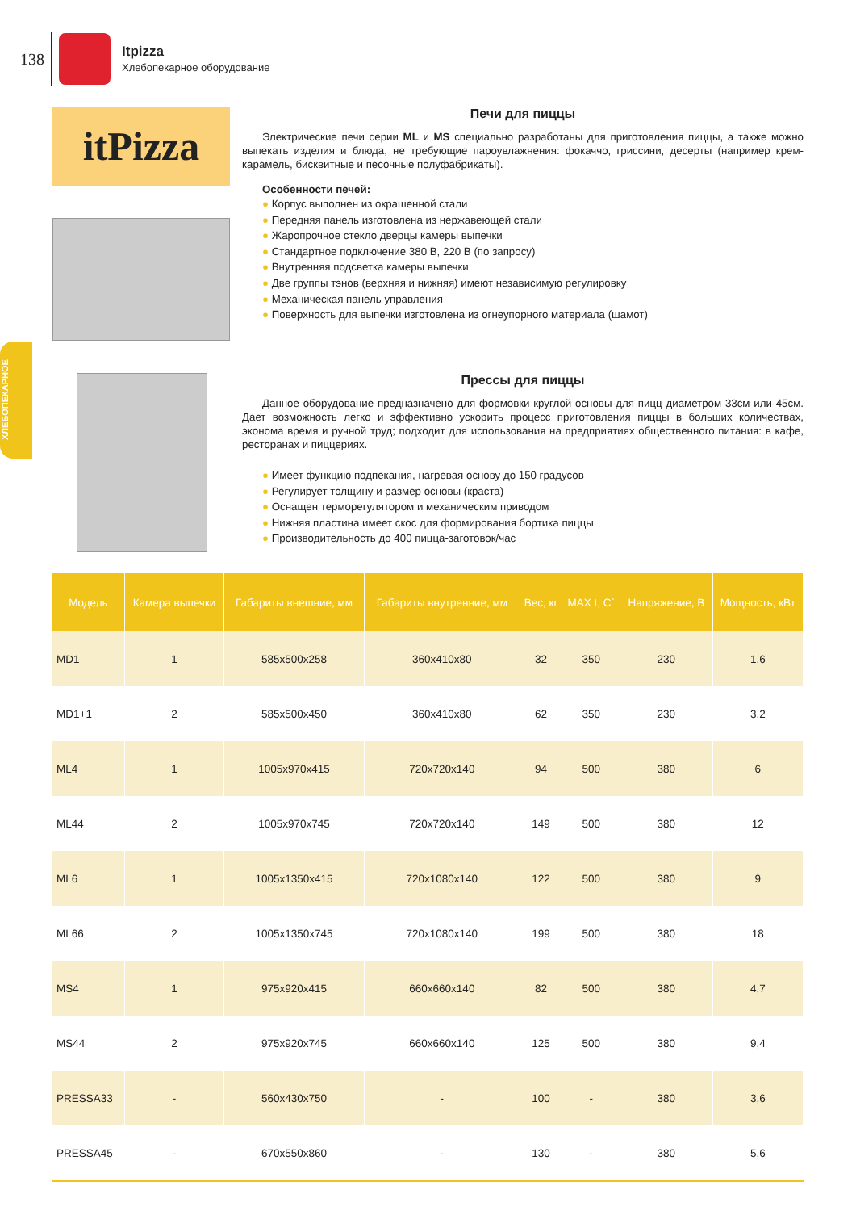138
Itpizza
Хлебопекарное оборудование
ХЛЕБОПЕКАРНОЕ
itPizza
Печи для пиццы
Электрические печи серии ML и MS специально разработаны для приготовления пиццы, а также можно выпекать изделия и блюда, не требующие пароувлажнения: фокаччо, гриссини, десерты (например крем-карамель, бисквитные и песочные полуфабрикаты).
Особенности печей:
● Корпус выполнен из окрашенной стали
● Передняя панель изготовлена из нержавеющей стали
● Жаропрочное стекло дверцы камеры выпечки
● Стандартное подключение 380 В, 220 В (по запросу)
● Внутренняя подсветка камеры выпечки
● Две группы тэнов (верхняя и нижняя) имеют независимую регулировку
● Механическая панель управления
● Поверхность для выпечки изготовлена из огнеупорного материала (шамот)
Прессы для пиццы
Данное оборудование предназначено для формовки круглой основы для пицц диаметром 33см или 45см. Дает возможность легко и эффективно ускорить процесс приготовления пиццы в больших количествах, эконома время и ручной труд; подходит для использования на предприятиях общественного питания: в кафе, ресторанах и пиццериях.
● Имеет функцию подпекания, нагревая основу до 150 градусов
● Регулирует толщину и размер основы (краста)
● Оснащен терморегулятором и механическим приводом
● Нижняя пластина имеет скос для формирования бортика пиццы
● Производительность до 400 пицца-заготовок/час
| Модель | Камера выпечки | Габариты внешние, мм | Габариты внутренние, мм | Вес, кг | MAX t, C` | Напряжение, В | Мощность, кВт |
| --- | --- | --- | --- | --- | --- | --- | --- |
| MD1 | 1 | 585x500x258 | 360x410x80 | 32 | 350 | 230 | 1,6 |
| MD1+1 | 2 | 585x500x450 | 360x410x80 | 62 | 350 | 230 | 3,2 |
| ML4 | 1 | 1005x970x415 | 720x720x140 | 94 | 500 | 380 | 6 |
| ML44 | 2 | 1005x970x745 | 720x720x140 | 149 | 500 | 380 | 12 |
| ML6 | 1 | 1005x1350x415 | 720x1080x140 | 122 | 500 | 380 | 9 |
| ML66 | 2 | 1005x1350x745 | 720x1080x140 | 199 | 500 | 380 | 18 |
| MS4 | 1 | 975x920x415 | 660x660x140 | 82 | 500 | 380 | 4,7 |
| MS44 | 2 | 975x920x745 | 660x660x140 | 125 | 500 | 380 | 9,4 |
| PRESSA33 | - | 560x430x750 | - | 100 | - | 380 | 3,6 |
| PRESSA45 | - | 670x550x860 | - | 130 | - | 380 | 5,6 |